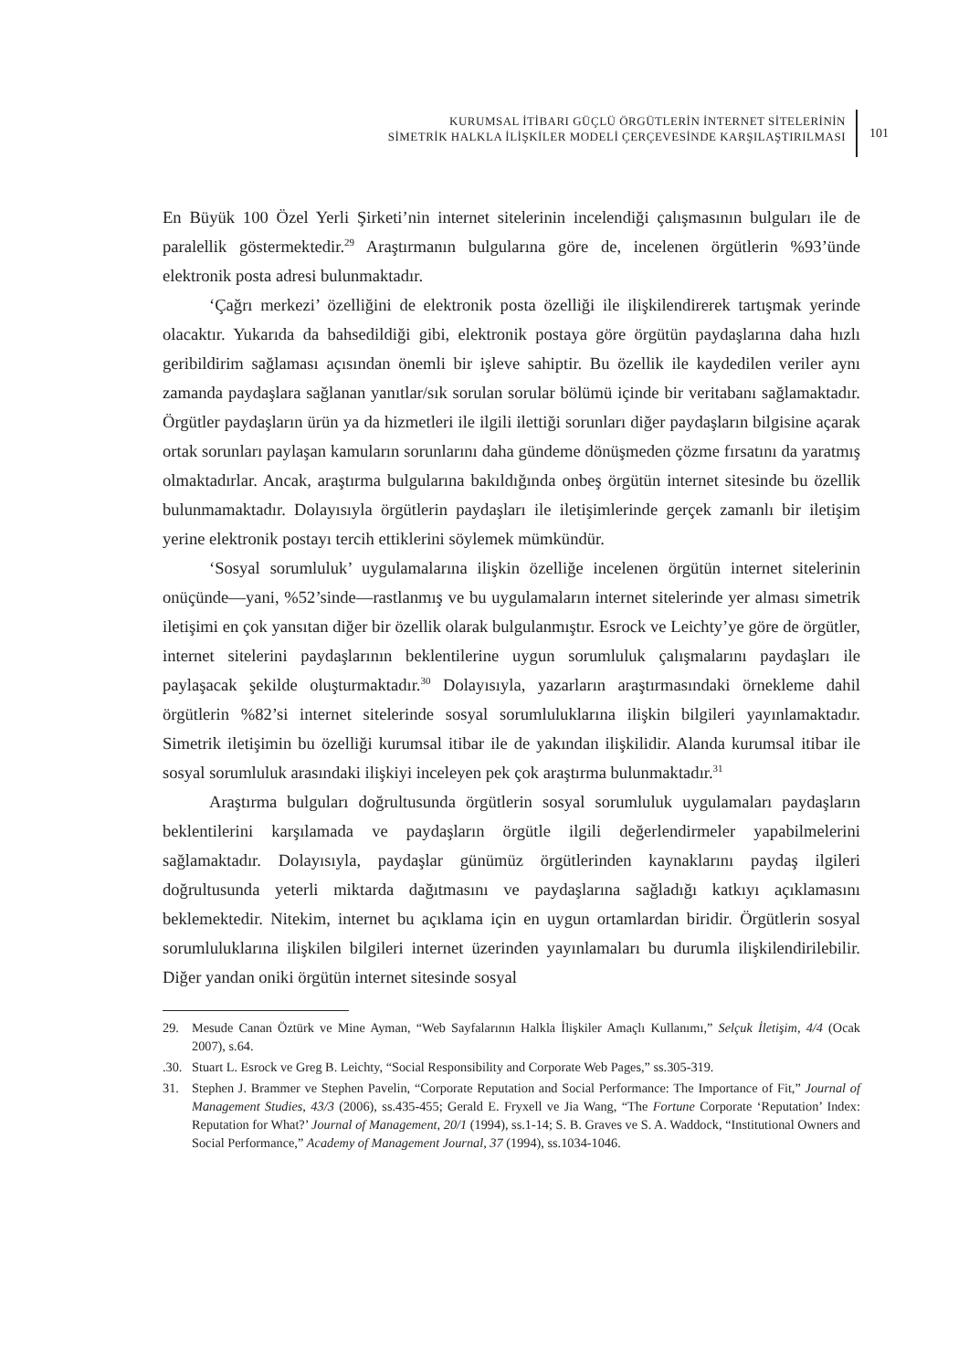KURUMSAL İTİBARI GÜÇLÜ ÖRGÜTLERİN İNTERNET SİTELERİNİN
SİMETRİK HALKLA İLİŞKİLER MODELİ ÇERÇEVESİNDE KARŞILAŞTIRILMASI
101
En Büyük 100 Özel Yerli Şirketi’nin internet sitelerinin incelendiği çalışmasının bulguları ile de paralellik göstermektedir.<sup>29</sup> Araştırmanın bulgularına göre de, incelenen örgütlerin %93’ünde elektronik posta adresi bulunmaktadır.
‘Çağrı merkezi’ özelliğini de elektronik posta özelliği ile ilişkilendirerek tartışmak yerinde olacaktır. Yukarıda da bahsedildiği gibi, elektronik postaya göre örgütün paydaşlarına daha hızlı geribildirim sağlaması açısından önemli bir işleve sahiptir. Bu özellik ile kaydedilen veriler aynı zamanda paydaşlara sağlanan yanıtlar/sık sorulan sorular bölümü içinde bir veritabanı sağlamaktadır. Örgütler paydaşların ürün ya da hizmetleri ile ilgili ilettiği sorunları diğer paydaşların bilgisine açarak ortak sorunları paylaşan kamuların sorunlarını daha gündeme dönüşmeden çözme fırsatını da yaratmış olmaktadırlar. Ancak, araştırma bulgularına bakıldığında onbeş örgütün internet sitesinde bu özellik bulunmamaktadır. Dolayısıyla örgütlerin paydaşları ile iletişimlerinde gerçek zamanlı bir iletişim yerine elektronik postayı tercih ettiklerini söylemek mümkündür.
‘Sosyal sorumluluk’ uygulamalarına ilişkin özelliğe incelenen örgütün internet sitelerinin onüçünde—yani, %52’sinde—rastlanmış ve bu uygulamaların internet sitelerinde yer alması simetrik iletişimi en çok yansıtan diğer bir özellik olarak bulgulanmıştır. Esrock ve Leichty’ye göre de örgütler, internet sitelerini paydaşlarının beklentilerine uygun sorumluluk çalışmalarını paydaşları ile paylaşacak şekilde oluşturmaktadır.<sup>30</sup> Dolayısıyla, yazarların araştırmasındaki örnekleme dahil örgütlerin %82’si internet sitelerinde sosyal sorumluluklarına ilişkin bilgileri yayınlamaktadır. Simetrik iletişimin bu özelliği kurumsal itibar ile de yakından ilişkilidir. Alanda kurumsal itibar ile sosyal sorumluluk arasındaki ilişkiyi inceleyen pek çok araştırma bulunmaktadır.<sup>31</sup>
Araştırma bulguları doğrultusunda örgütlerin sosyal sorumluluk uygulamaları paydaşların beklentilerini karşılamada ve paydaşların örgütle ilgili değerlendirmeler yapabilmelerini sağlamaktadır. Dolayısıyla, paydaşlar günümüz örgütlerinden kaynaklarını paydaş ilgileri doğrultusunda yeterli miktarda dağıtmasını ve paydaşlarına sağladığı katkıyı açıklamasını beklemektedir. Nitekim, internet bu açıklama için en uygun ortamlardan biridir. Örgütlerin sosyal sorumluluklarına ilişkilen bilgileri internet üzerinden yayınlamaları bu durumla ilişkilendirilebilir. Diğer yandan oniki örgütün internet sitesinde sosyal
29. Mesude Canan Öztürk ve Mine Ayman, “Web Sayfalarının Halkla İlişkiler Amaçlı Kullanımı,” Selçuk İletişim, 4/4 (Ocak 2007), s.64.
.30. Stuart L. Esrock ve Greg B. Leichty, “Social Responsibility and Corporate Web Pages,” ss.305-319.
31. Stephen J. Brammer ve Stephen Pavelin, “Corporate Reputation and Social Performance: The Importance of Fit,” Journal of Management Studies, 43/3 (2006), ss.435-455; Gerald E. Fryxell ve Jia Wang, “The Fortune Corporate ‘Reputation’ Index: Reputation for What?’ Journal of Management, 20/1 (1994), ss.1-14; S. B. Graves ve S. A. Waddock, “Institutional Owners and Social Performance,” Academy of Management Journal, 37 (1994), ss.1034-1046.